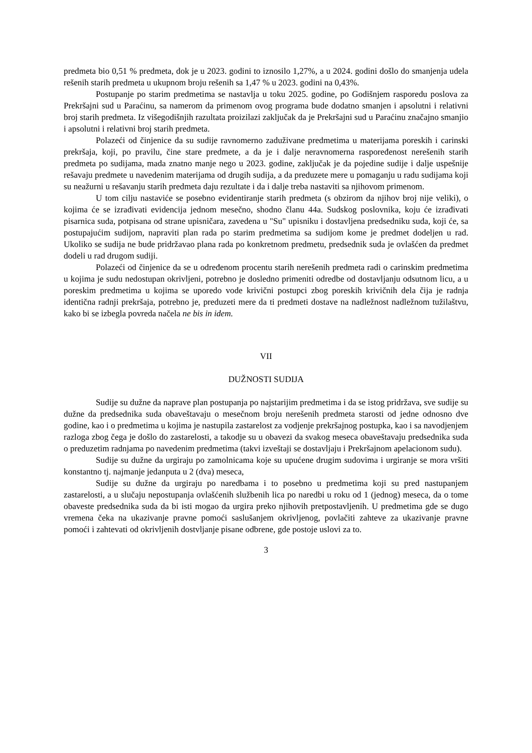predmeta bio 0,51 % predmeta, dok je u 2023. godini to iznosilo 1,27%, a u 2024. godini došlo do smanjenja udela rešenih starih predmeta u ukupnom broju rešenih sa 1,47 % u 2023. godini na 0,43%.
Postupanje po starim predmetima se nastavlja u toku 2025. godine, po Godišnjem rasporedu poslova za Prekršajni sud u Paraćinu, sa namerom da primenom ovog programa bude dodatno smanjen i apsolutni i relativni broj starih predmeta. Iz višegodišnjih razultata proizilazi zaključak da je Prekršajni sud u Paraćinu značajno smanjio i apsolutni i relativni broj starih predmeta.
Polazeći od činjenice da su sudije ravnomerno zaduživane predmetima u materijama poreskih i carinski prekršaja, koji, po pravilu, čine stare predmete, a da je i dalje neravnomerna raspoređenost nerešenih starih predmeta po sudijama, mada znatno manje nego u 2023. godine, zaključak je da pojedine sudije i dalje uspešnije rešavaju predmete u navedenim materijama od drugih sudija, a da preduzete mere u pomaganju u radu sudijama koji su neažurni u rešavanju starih predmeta daju rezultate i da i dalje treba nastaviti sa njihovom primenom.
U tom cilju nastaviće se posebno evidentiranje starih predmeta (s obzirom da njihov broj nije veliki), o kojima će se izrađivati evidencija jednom mesečno, shodno članu 44a. Sudskog poslovnika, koju će izrađivati pisarnica suda, potpisana od strane upisničara, zavedena u "Su" upisniku i dostavljena predsedniku suda, koji će, sa postupajućim sudijom, napraviti plan rada po starim predmetima sa sudijom kome je predmet dodeljen u rad. Ukoliko se sudija ne bude pridržavao plana rada po konkretnom predmetu, predsednik suda je ovlašćen da predmet dodeli u rad drugom sudiji.
Polazeći od činjenice da se u određenom procentu starih nerešenih predmeta radi o carinskim predmetima u kojima je sudu nedostupan okrivljeni, potrebno je dosledno primeniti odredbe od dostavljanju odsutnom licu, a u poreskim predmetima u kojima se uporedo vode krivični postupci zbog poreskih krivičnih dela čija je radnja identična radnji prekršaja, potrebno je, preduzeti mere da ti predmeti dostave na nadležnost nadležnom tužilaštvu, kako bi se izbegla povreda načela ne bis in idem.
VII
DUŽNOSTI SUDIJA
Sudije su dužne da naprave plan postupanja po najstarijim predmetima i da se istog pridržava, sve sudije su dužne da predsednika suda obaveštavaju o mesečnom broju nerešenih predmeta starosti od jedne odnosno dve godine, kao i o predmetima u kojima je nastupila zastarelost za vodjenje prekršajnog postupka, kao i sa navodjenjem razloga zbog čega je došlo do zastarelosti, a takodje su u obavezi da svakog meseca obaveštavaju predsednika suda o preduzetim radnjama po navedenim predmetima (takvi izveštaji se dostavljaju i Prekršajnom apelacionom sudu).
Sudije su dužne da urgiraju po zamolnicama koje su upućene drugim sudovima i urgiranje se mora vršiti konstantno tj. najmanje jedanputa u 2 (dva) meseca,
Sudije su dužne da urgiraju po naredbama i to posebno u predmetima koji su pred nastupanjem zastarelosti, a u slučaju nepostupanja ovlašćenih službenih lica po naredbi u roku od 1 (jednog) meseca, da o tome obaveste predsednika suda da bi isti mogao da urgira preko njihovih pretpostavljenih. U predmetima gde se dugo vremena čeka na ukazivanje pravne pomoći saslušanjem okrivljenog, povlačiti zahteve za ukazivanje pravne pomoći i zahtevati od okrivljenih dostvljanje pisane odbrene, gde postoje uslovi za to.
3